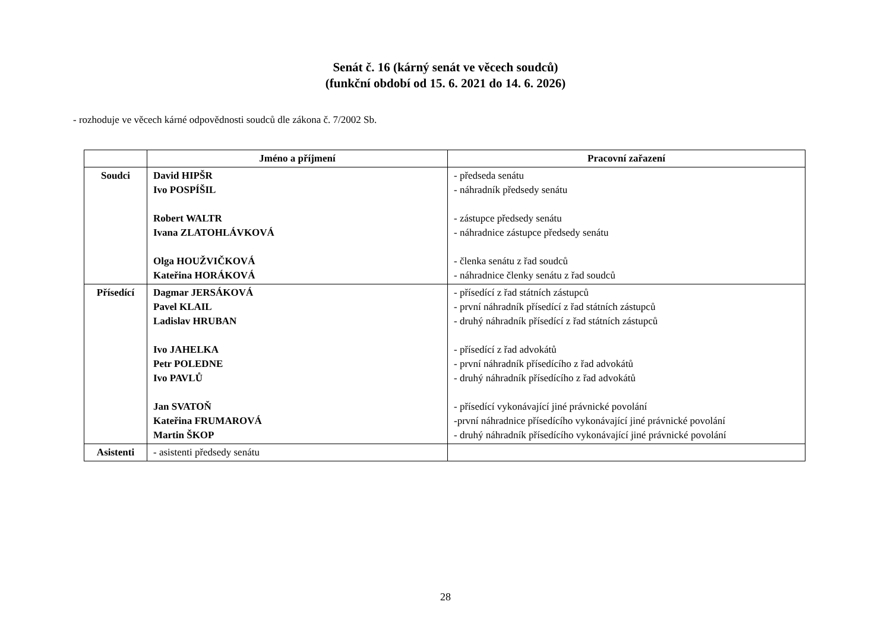Senát č. 16 (kárný senát ve věcech soudců)
(funkční období od 15. 6. 2021 do 14. 6. 2026)
- rozhoduje ve věcech kárné odpovědnosti soudců dle zákona č. 7/2002 Sb.
| | Jméno a příjmení | Pracovní zařazení |
| --- | --- | --- |
| Soudci | David HIPŠR Ivo POSPÍŠIL Robert WALTR Ivana ZLATOHLÁVKOVÁ Olga HOUŽVIČKOVÁ Kateřina HORÁKOVÁ | - předseda senátu - náhradník předsedy senátu - zástupce předsedy senátu - náhradnice zástupce předsedy senátu - členka senátu z řad soudců - náhradnice členky senátu z řad soudců |
| Přísedící | Dagmar JERSÁKOVÁ Pavel KLAIL Ladislav HRUBAN Ivo JAHELKA Petr POLEDNE Ivo PAVLŮ Jan SVATOŇ Kateřina FRUMAROVÁ Martin ŠKOP | - přísedící z řad státních zástupců - první náhradník přísedící z řad státních zástupců - druhý náhradník přísedící z řad státních zástupců - přísedící z řad advokátů - první náhradník přísedícího z řad advokátů - druhý náhradník přísedícího z řad advokátů - přísedící vykonávající jiné právnické povolání -první náhradnice přísedícího vykonávající jiné právnické povolání - druhý náhradník přísedícího vykonávající jiné právnické povolání |
| Asistenti | - asistenti předsedy senátu | |
28